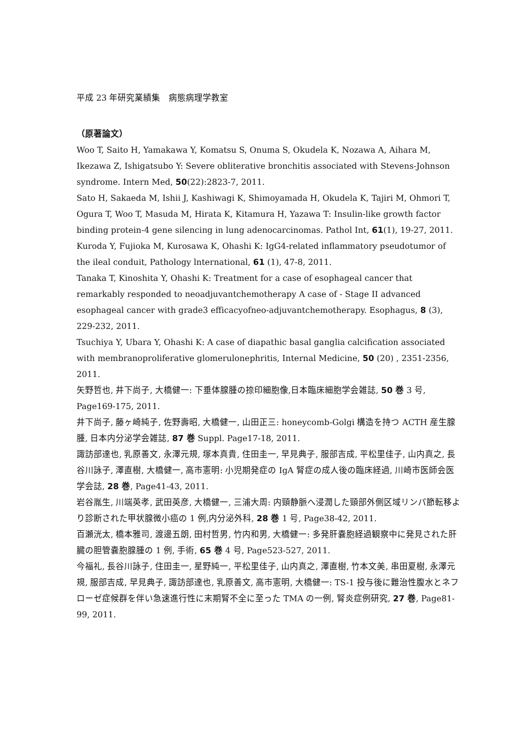平成 23 年研究業績集　病態病理学教室
（原著論文）
Woo T, Saito H, Yamakawa Y, Komatsu S, Onuma S, Okudela K, Nozawa A, Aihara M, Ikezawa Z, Ishigatsubo Y: Severe obliterative bronchitis associated with Stevens-Johnson syndrome. Intern Med, 50(22):2823-7, 2011.
Sato H, Sakaeda M, Ishii J, Kashiwagi K, Shimoyamada H, Okudela K, Tajiri M, Ohmori T, Ogura T, Woo T, Masuda M, Hirata K, Kitamura H, Yazawa T: Insulin-like growth factor binding protein-4 gene silencing in lung adenocarcinomas. Pathol Int, 61(1), 19-27, 2011.
Kuroda Y, Fujioka M, Kurosawa K, Ohashi K: IgG4-related inflammatory pseudotumor of the ileal conduit, Pathology lnternational, 61 (1), 47-8, 2011.
Tanaka T, Kinoshita Y, Ohashi K: Treatment for a case of esophageal cancer that remarkably responded to neoadjuvantchemotherapy A case of - Stage II advanced esophageal cancer with grade3 efficacyofneo-adjuvantchemotherapy. Esophagus, 8 (3), 229-232, 2011.
Tsuchiya Y, Ubara Y, Ohashi K: A case of diapathic basal ganglia calcification associated with membranoproliferative glomerulonephritis, Internal Medicine, 50 (20) , 2351-2356, 2011.
矢野哲也, 井下尚子, 大橋健一: 下垂体腺腫の捺印細胞像,日本臨床細胞学会雑誌, 50 巻 3 号, Page169-175, 2011.
井下尚子, 藤ヶ崎純子, 佐野壽昭, 大橋健一, 山田正三: honeycomb-Golgi 構造を持つ ACTH 産生腺腫, 日本内分泌学会雑誌, 87 巻 Suppl. Page17-18, 2011.
諏訪部達也, 乳原善文, 永澤元規, 塚本真貴, 住田圭一, 早見典子, 服部吉成, 平松里佳子, 山内真之, 長谷川詠子, 澤直樹, 大橋健一, 高市憲明: 小児期発症の IgA 腎症の成人後の臨床経過, 川崎市医師会医学会誌, 28 巻, Page41-43, 2011.
岩谷胤生, 川端英孝, 武田英彦, 大橋健一, 三浦大周: 内頸静脈へ浸潤した頸部外側区域リンパ節転移より診断された甲状腺微小癌の 1 例,内分泌外科, 28 巻 1 号, Page38-42, 2011.
百瀬洸太, 橋本雅司, 渡邊五朗, 田村哲男, 竹内和男, 大橋健一: 多発肝嚢胞経過観察中に発見された肝臓の胆管嚢胞腺腫の 1 例, 手術, 65 巻 4 号, Page523-527, 2011.
今福礼, 長谷川詠子, 住田圭一, 星野純一, 平松里佳子, 山内真之, 澤直樹, 竹本文美, 串田夏樹, 永澤元規, 服部吉成, 早見典子, 諏訪部達也, 乳原善文, 高市憲明, 大橋健一: TS-1 投与後に難治性腹水とネフローゼ症候群を伴い急速進行性に末期腎不全に至った TMA の一例, 腎炎症例研究, 27 巻, Page81-99, 2011.